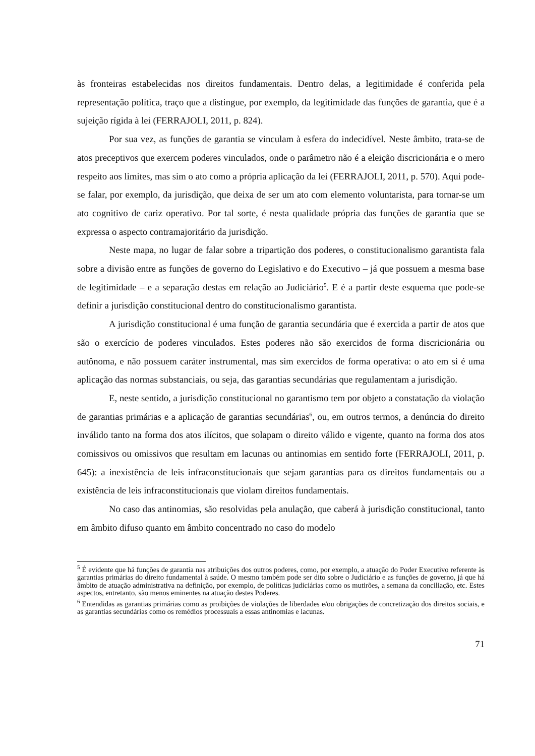às fronteiras estabelecidas nos direitos fundamentais. Dentro delas, a legitimidade é conferida pela representação política, traço que a distingue, por exemplo, da legitimidade das funções de garantia, que é a sujeição rígida à lei (FERRAJOLI, 2011, p. 824).
Por sua vez, as funções de garantia se vinculam à esfera do indecidível. Neste âmbito, trata-se de atos preceptivos que exercem poderes vinculados, onde o parâmetro não é a eleição discricionária e o mero respeito aos limites, mas sim o ato como a própria aplicação da lei (FERRAJOLI, 2011, p. 570). Aqui pode-se falar, por exemplo, da jurisdição, que deixa de ser um ato com elemento voluntarista, para tornar-se um ato cognitivo de cariz operativo. Por tal sorte, é nesta qualidade própria das funções de garantia que se expressa o aspecto contramajoritário da jurisdição.
Neste mapa, no lugar de falar sobre a tripartição dos poderes, o constitucionalismo garantista fala sobre a divisão entre as funções de governo do Legislativo e do Executivo – já que possuem a mesma base de legitimidade – e a separação destas em relação ao Judiciário<sup>5</sup>. E é a partir deste esquema que pode-se definir a jurisdição constitucional dentro do constitucionalismo garantista.
A jurisdição constitucional é uma função de garantia secundária que é exercida a partir de atos que são o exercício de poderes vinculados. Estes poderes não são exercidos de forma discricionária ou autônoma, e não possuem caráter instrumental, mas sim exercidos de forma operativa: o ato em si é uma aplicação das normas substanciais, ou seja, das garantias secundárias que regulamentam a jurisdição.
E, neste sentido, a jurisdição constitucional no garantismo tem por objeto a constatação da violação de garantias primárias e a aplicação de garantias secundárias<sup>6</sup>, ou, em outros termos, a denúncia do direito inválido tanto na forma dos atos ilícitos, que solapam o direito válido e vigente, quanto na forma dos atos comissivos ou omissivos que resultam em lacunas ou antinomias em sentido forte (FERRAJOLI, 2011, p. 645): a inexistência de leis infraconstitucionais que sejam garantias para os direitos fundamentais ou a existência de leis infraconstitucionais que violam direitos fundamentais.
No caso das antinomias, são resolvidas pela anulação, que caberá à jurisdição constitucional, tanto em âmbito difuso quanto em âmbito concentrado no caso do modelo
<sup>5</sup> É evidente que há funções de garantia nas atribuições dos outros poderes, como, por exemplo, a atuação do Poder Executivo referente às garantias primárias do direito fundamental à saúde. O mesmo também pode ser dito sobre o Judiciário e as funções de governo, já que há âmbito de atuação administrativa na definição, por exemplo, de políticas judiciárias como os mutirões, a semana da conciliação, etc. Estes aspectos, entretanto, são menos eminentes na atuação destes Poderes.
<sup>6</sup> Entendidas as garantias primárias como as proibições de violações de liberdades e/ou obrigações de concretização dos direitos sociais, e as garantias secundárias como os remédios processuais a essas antinomias e lacunas.
71